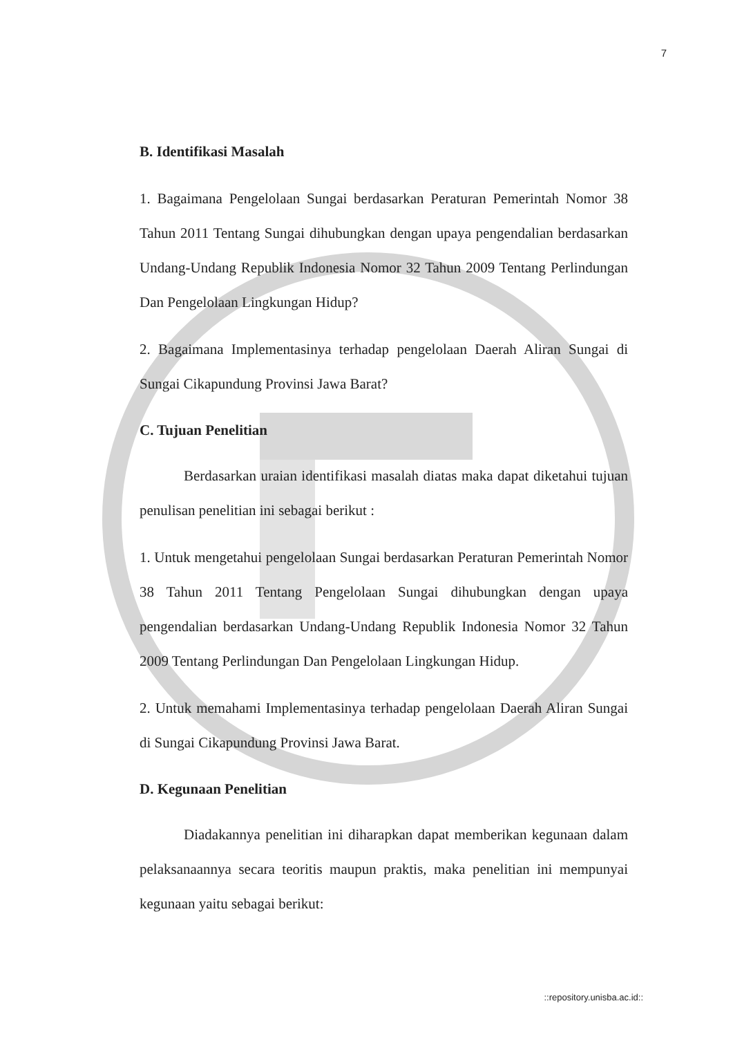7
B. Identifikasi Masalah
1. Bagaimana Pengelolaan Sungai berdasarkan Peraturan Pemerintah Nomor 38 Tahun 2011 Tentang Sungai dihubungkan dengan upaya pengendalian berdasarkan Undang-Undang Republik Indonesia Nomor 32 Tahun 2009 Tentang Perlindungan Dan Pengelolaan Lingkungan Hidup?
2. Bagaimana Implementasinya terhadap pengelolaan Daerah Aliran Sungai di Sungai Cikapundung Provinsi Jawa Barat?
C. Tujuan Penelitian
Berdasarkan uraian identifikasi masalah diatas maka dapat diketahui tujuan penulisan penelitian ini sebagai berikut :
1. Untuk mengetahui pengelolaan Sungai berdasarkan Peraturan Pemerintah Nomor 38 Tahun 2011 Tentang Pengelolaan Sungai dihubungkan dengan upaya pengendalian berdasarkan Undang-Undang Republik Indonesia Nomor 32 Tahun 2009 Tentang Perlindungan Dan Pengelolaan Lingkungan Hidup.
2. Untuk memahami Implementasinya terhadap pengelolaan Daerah Aliran Sungai di Sungai Cikapundung Provinsi Jawa Barat.
D. Kegunaan Penelitian
Diadakannya penelitian ini diharapkan dapat memberikan kegunaan dalam pelaksanaannya secara teoritis maupun praktis, maka penelitian ini mempunyai kegunaan yaitu sebagai berikut:
::repository.unisba.ac.id::